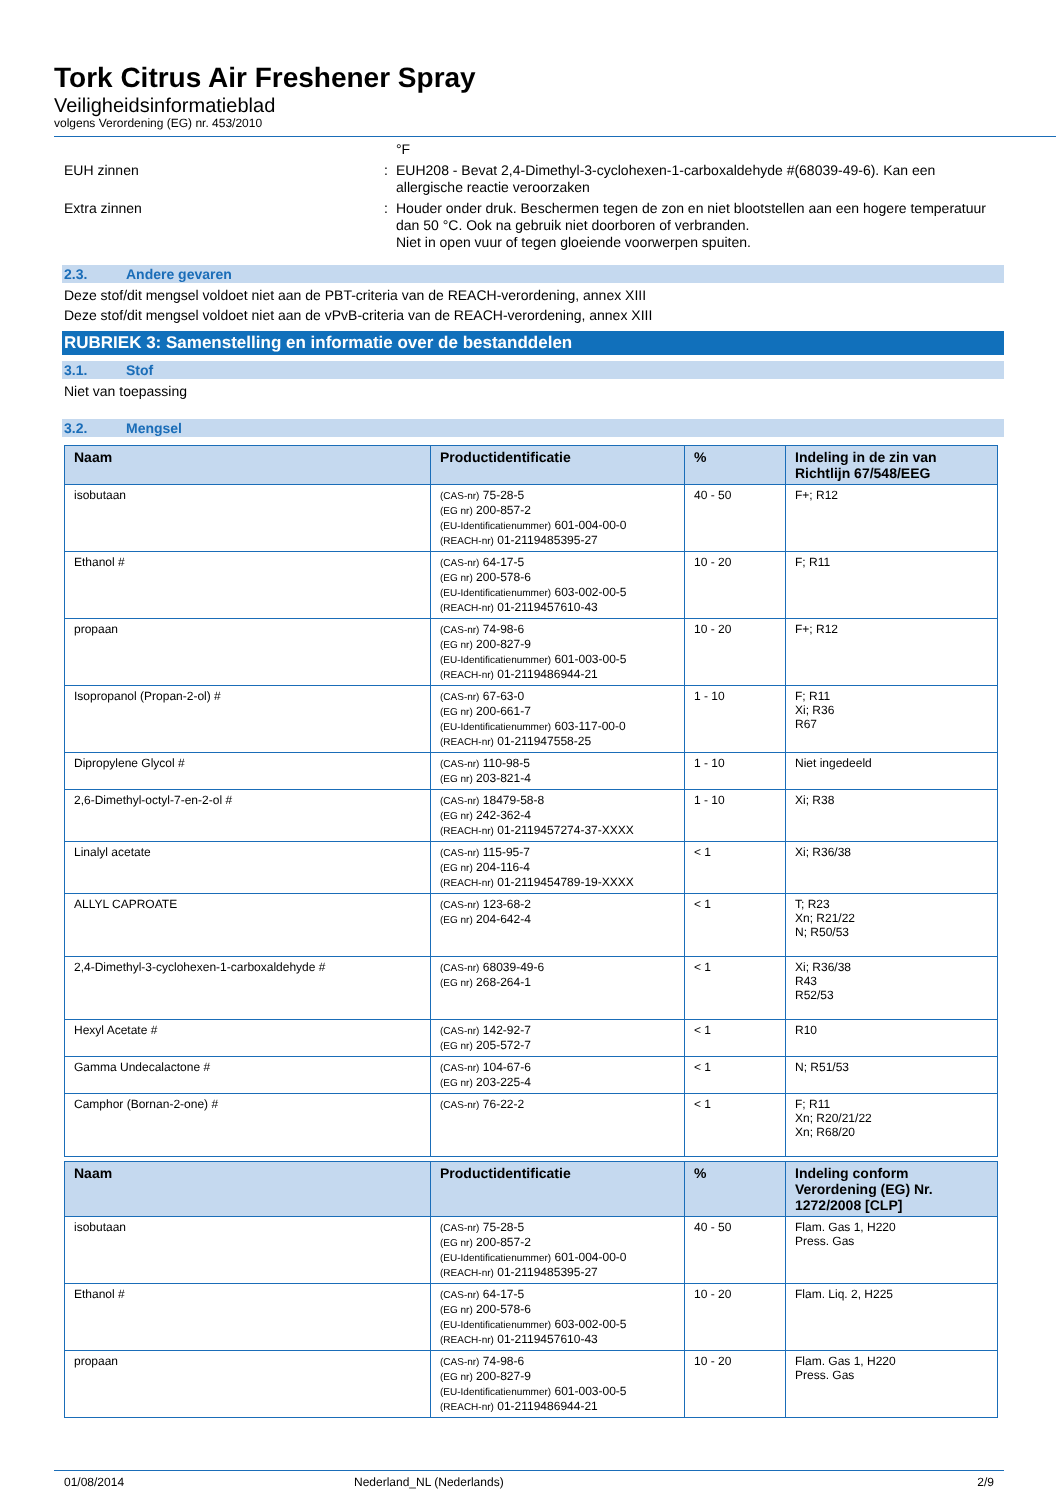Tork Citrus Air Freshener Spray
Veiligheidsinformatieblad
volgens Verordening (EG) nr. 453/2010
°F
EUH zinnen : EUH208 - Bevat 2,4-Dimethyl-3-cyclohexen-1-carboxaldehyde #(68039-49-6). Kan een allergische reactie veroorzaken
Extra zinnen : Houder onder druk. Beschermen tegen de zon en niet blootstellen aan een hogere temperatuur dan 50 °C. Ook na gebruik niet doorboren of verbranden.
Niet in open vuur of tegen gloeiende voorwerpen spuiten.
2.3. Andere gevaren
Deze stof/dit mengsel voldoet niet aan de PBT-criteria van de REACH-verordening, annex XIII
Deze stof/dit mengsel voldoet niet aan de vPvB-criteria van de REACH-verordening, annex XIII
RUBRIEK 3: Samenstelling en informatie over de bestanddelen
3.1. Stof
Niet van toepassing
3.2. Mengsel
| Naam | Productidentificatie | % | Indeling in de zin van Richtlijn 67/548/EEG |
| --- | --- | --- | --- |
| isobutaan | (CAS-nr) 75-28-5 (EG nr) 200-857-2 (EU-Identificatienummer) 601-004-00-0 (REACH-nr) 01-2119485395-27 | 40 - 50 | F+; R12 |
| Ethanol # | (CAS-nr) 64-17-5 (EG nr) 200-578-6 (EU-Identificatienummer) 603-002-00-5 (REACH-nr) 01-2119457610-43 | 10 - 20 | F; R11 |
| propaan | (CAS-nr) 74-98-6 (EG nr) 200-827-9 (EU-Identificatienummer) 601-003-00-5 (REACH-nr) 01-2119486944-21 | 10 - 20 | F+; R12 |
| Isopropanol (Propan-2-ol) # | (CAS-nr) 67-63-0 (EG nr) 200-661-7 (EU-Identificatienummer) 603-117-00-0 (REACH-nr) 01-211947558-25 | 1 - 10 | F; R11 Xi; R36 R67 |
| Dipropylene Glycol # | (CAS-nr) 110-98-5 (EG nr) 203-821-4 | 1 - 10 | Niet ingedeeld |
| 2,6-Dimethyl-octyl-7-en-2-ol # | (CAS-nr) 18479-58-8 (EG nr) 242-362-4 (REACH-nr) 01-2119457274-37-XXXX | 1 - 10 | Xi; R38 |
| Linalyl acetate | (CAS-nr) 115-95-7 (EG nr) 204-116-4 (REACH-nr) 01-2119454789-19-XXXX | < 1 | Xi; R36/38 |
| ALLYL CAPROATE | (CAS-nr) 123-68-2 (EG nr) 204-642-4 | < 1 | T; R23 Xn; R21/22 N; R50/53 |
| 2,4-Dimethyl-3-cyclohexen-1-carboxaldehyde # | (CAS-nr) 68039-49-6 (EG nr) 268-264-1 | < 1 | Xi; R36/38 R43 R52/53 |
| Hexyl Acetate # | (CAS-nr) 142-92-7 (EG nr) 205-572-7 | < 1 | R10 |
| Gamma Undecalactone # | (CAS-nr) 104-67-6 (EG nr) 203-225-4 | < 1 | N; R51/53 |
| Camphor (Bornan-2-one) # | (CAS-nr) 76-22-2 | < 1 | F; R11 Xn; R20/21/22 Xn; R68/20 |
| Naam | Productidentificatie | % | Indeling conform Verordening (EG) Nr. 1272/2008 [CLP] |
| --- | --- | --- | --- |
| isobutaan | (CAS-nr) 75-28-5 (EG nr) 200-857-2 (EU-Identificatienummer) 601-004-00-0 (REACH-nr) 01-2119485395-27 | 40 - 50 | Flam. Gas 1, H220 Press. Gas |
| Ethanol # | (CAS-nr) 64-17-5 (EG nr) 200-578-6 (EU-Identificatienummer) 603-002-00-5 (REACH-nr) 01-2119457610-43 | 10 - 20 | Flam. Liq. 2, H225 |
| propaan | (CAS-nr) 74-98-6 (EG nr) 200-827-9 (EU-Identificatienummer) 601-003-00-5 (REACH-nr) 01-2119486944-21 | 10 - 20 | Flam. Gas 1, H220 Press. Gas |
01/08/2014 Nederland_NL (Nederlands) 2/9